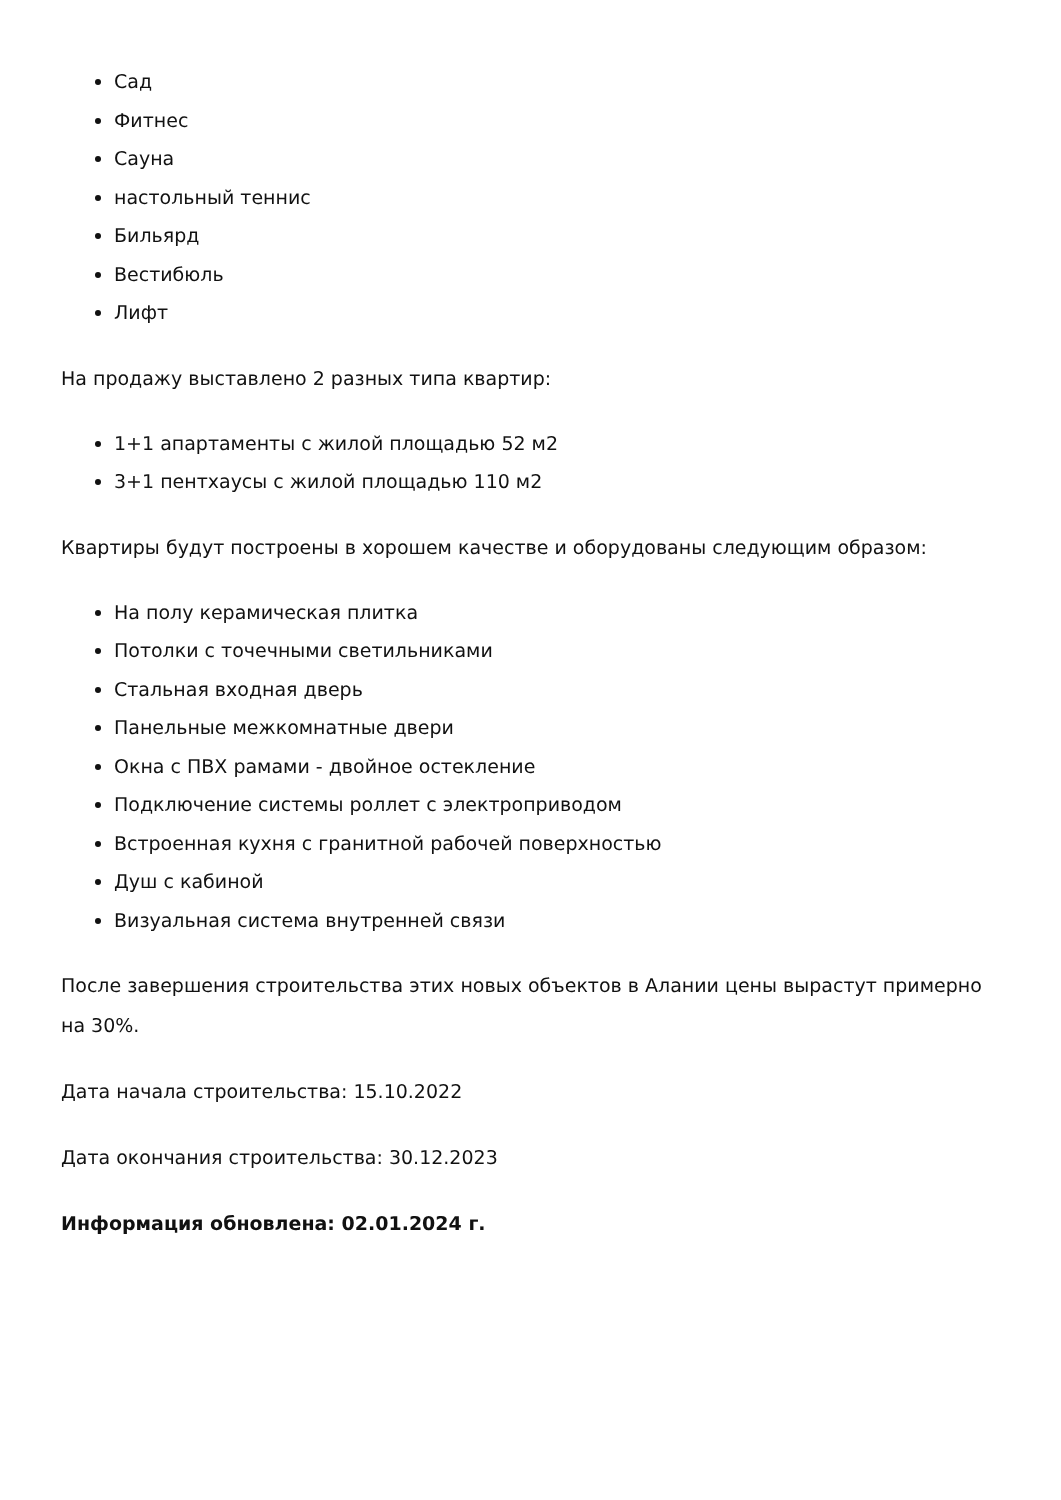Сад
Фитнес
Сауна
настольный теннис
Бильярд
Вестибюль
Лифт
На продажу выставлено 2 разных типа квартир:
1+1 апартаменты с жилой площадью 52 м2
3+1 пентхаусы с жилой площадью 110 м2
Квартиры будут построены в хорошем качестве и оборудованы следующим образом:
На полу керамическая плитка
Потолки с точечными светильниками
Стальная входная дверь
Панельные межкомнатные двери
Окна с ПВХ рамами - двойное остекление
Подключение системы роллет с электроприводом
Встроенная кухня с гранитной рабочей поверхностью
Душ с кабиной
Визуальная система внутренней связи
После завершения строительства этих новых объектов в Алании цены вырастут примерно на 30%.
Дата начала строительства: 15.10.2022
Дата окончания строительства: 30.12.2023
Информация обновлена: 02.01.2024 г.